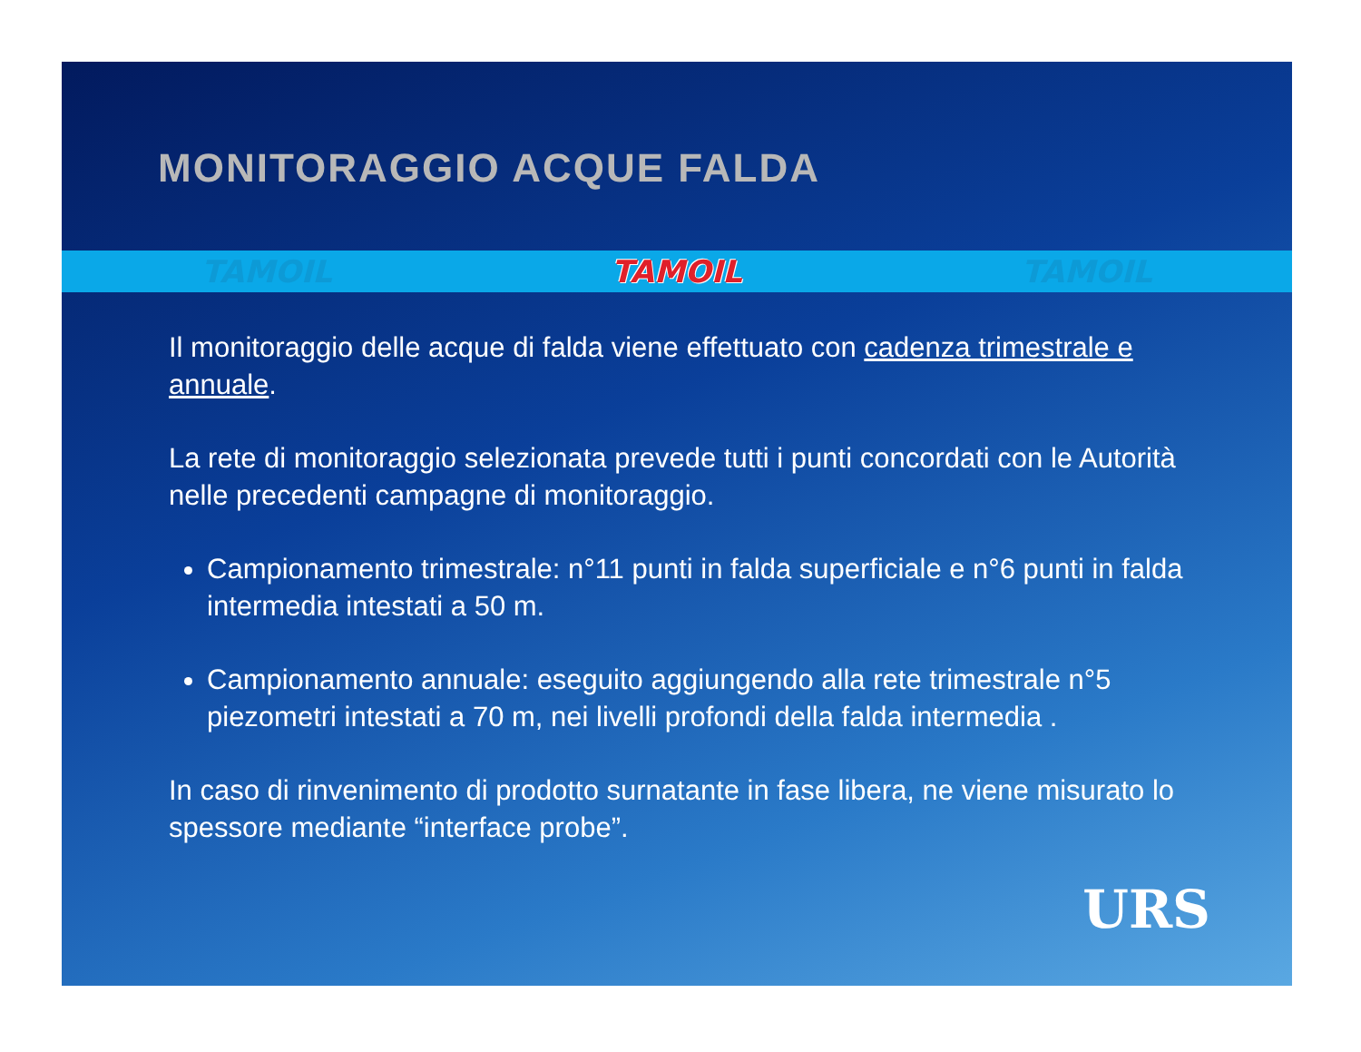MONITORAGGIO ACQUE FALDA
TAMOIL TAMOIL TAMOIL
Il monitoraggio delle acque di falda viene effettuato con cadenza trimestrale e annuale.
La rete di monitoraggio selezionata prevede tutti i punti concordati con le Autorità nelle precedenti campagne di monitoraggio.
Campionamento trimestrale: n°11 punti in falda superficiale e n°6 punti in falda intermedia intestati a 50 m.
Campionamento annuale: eseguito aggiungendo alla rete trimestrale n°5 piezometri intestati a 70 m, nei livelli profondi della falda intermedia .
In caso di rinvenimento di prodotto surnatante in fase libera, ne viene misurato lo spessore mediante “interface probe”.
URS